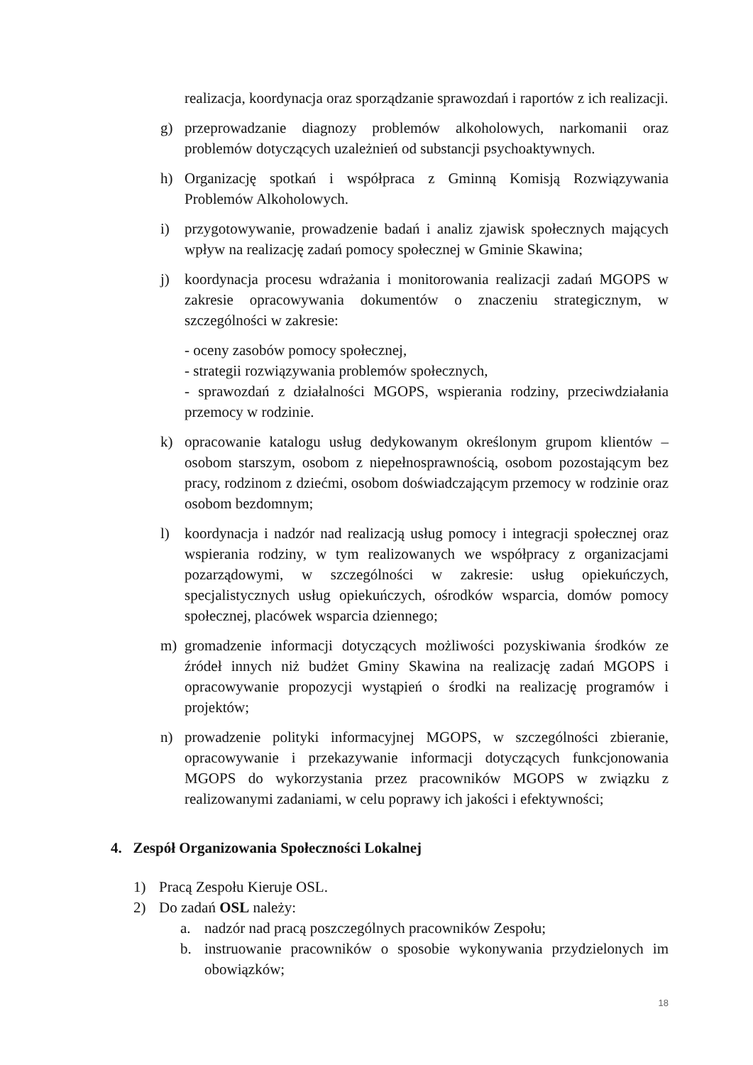realizacja, koordynacja oraz sporządzanie sprawozdań i raportów z ich realizacji.
g) przeprowadzanie diagnozy problemów alkoholowych, narkomanii oraz problemów dotyczących uzależnień od substancji psychoaktywnych.
h) Organizację spotkań i współpraca z Gminną Komisją Rozwiązywania Problemów Alkoholowych.
i) przygotowywanie, prowadzenie badań i analiz zjawisk społecznych mających wpływ na realizację zadań pomocy społecznej w Gminie Skawina;
j) koordynacja procesu wdrażania i monitorowania realizacji zadań MGOPS w zakresie opracowywania dokumentów o znaczeniu strategicznym, w szczególności w zakresie:
- oceny zasobów pomocy społecznej,
- strategii rozwiązywania problemów społecznych,
- sprawozdań z działalności MGOPS, wspierania rodziny, przeciwdziałania przemocy w rodzinie.
k) opracowanie katalogu usług dedykowanym określonym grupom klientów – osobom starszym, osobom z niepełnosprawnością, osobom pozostającym bez pracy, rodzinom z dziećmi, osobom doświadczającym przemocy w rodzinie oraz osobom bezdomnym;
l) koordynacja i nadzór nad realizacją usług pomocy i integracji społecznej oraz wspierania rodziny, w tym realizowanych we współpracy z organizacjami pozarządowymi, w szczególności w zakresie: usług opiekuńczych, specjalistycznych usług opiekuńczych, ośrodków wsparcia, domów pomocy społecznej, placówek wsparcia dziennego;
m) gromadzenie informacji dotyczących możliwości pozyskiwania środków ze źródeł innych niż budżet Gminy Skawina na realizację zadań MGOPS i opracowywanie propozycji wystąpień o środki na realizację programów i projektów;
n) prowadzenie polityki informacyjnej MGOPS, w szczególności zbieranie, opracowywanie i przekazywanie informacji dotyczących funkcjonowania MGOPS do wykorzystania przez pracowników MGOPS w związku z realizowanymi zadaniami, w celu poprawy ich jakości i efektywności;
4. Zespół Organizowania Społeczności Lokalnej
1) Pracą Zespołu Kieruje OSL.
2) Do zadań OSL należy:
a. nadzór nad pracą poszczególnych pracowników Zespołu;
b. instruowanie pracowników o sposobie wykonywania przydzielonych im obowiązków;
18